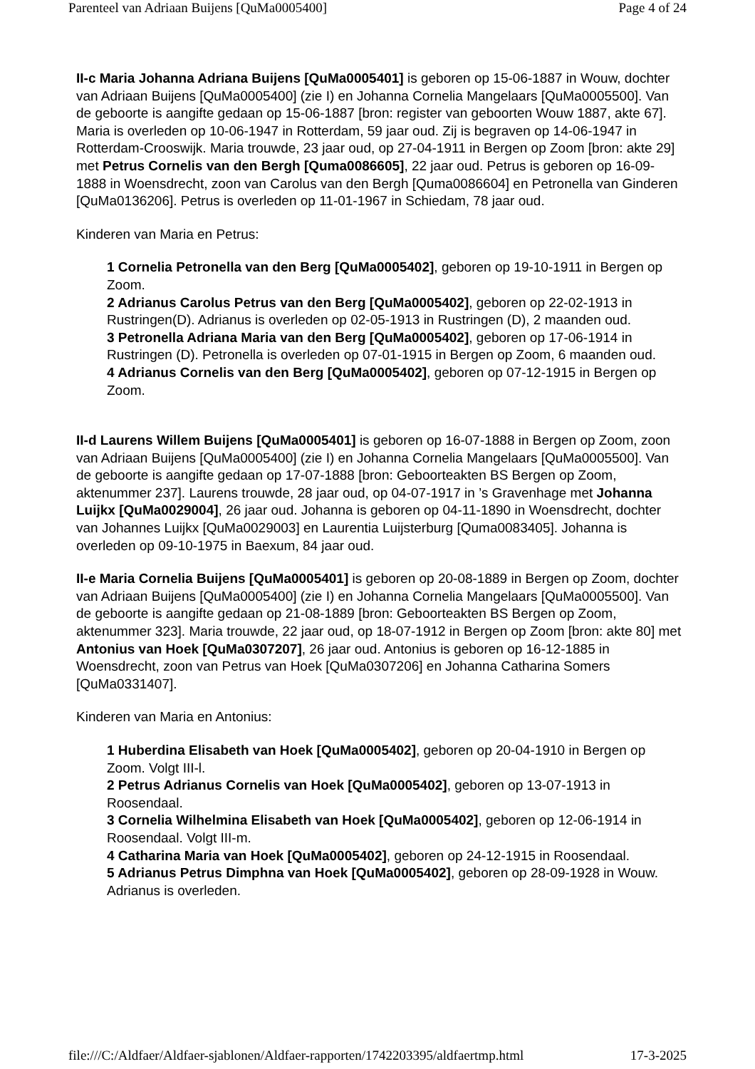Parenteel van Adriaan Buijens [QuMa0005400] Page 4 of 24
II-c Maria Johanna Adriana Buijens [QuMa0005401] is geboren op 15-06-1887 in Wouw, dochter van Adriaan Buijens [QuMa0005400] (zie I) en Johanna Cornelia Mangelaars [QuMa0005500]. Van de geboorte is aangifte gedaan op 15-06-1887 [bron: register van geboorten Wouw 1887, akte 67]. Maria is overleden op 10-06-1947 in Rotterdam, 59 jaar oud. Zij is begraven op 14-06-1947 in Rotterdam-Crooswijk. Maria trouwde, 23 jaar oud, op 27-04-1911 in Bergen op Zoom [bron: akte 29] met Petrus Cornelis van den Bergh [Quma0086605], 22 jaar oud. Petrus is geboren op 16-09-1888 in Woensdrecht, zoon van Carolus van den Bergh [Quma0086604] en Petronella van Ginderen [QuMa0136206]. Petrus is overleden op 11-01-1967 in Schiedam, 78 jaar oud.
Kinderen van Maria en Petrus:
1 Cornelia Petronella van den Berg [QuMa0005402], geboren op 19-10-1911 in Bergen op Zoom.
2 Adrianus Carolus Petrus van den Berg [QuMa0005402], geboren op 22-02-1913 in Rustringen(D). Adrianus is overleden op 02-05-1913 in Rustringen (D), 2 maanden oud.
3 Petronella Adriana Maria van den Berg [QuMa0005402], geboren op 17-06-1914 in Rustringen (D). Petronella is overleden op 07-01-1915 in Bergen op Zoom, 6 maanden oud.
4 Adrianus Cornelis van den Berg [QuMa0005402], geboren op 07-12-1915 in Bergen op Zoom.
II-d Laurens Willem Buijens [QuMa0005401] is geboren op 16-07-1888 in Bergen op Zoom, zoon van Adriaan Buijens [QuMa0005400] (zie I) en Johanna Cornelia Mangelaars [QuMa0005500]. Van de geboorte is aangifte gedaan op 17-07-1888 [bron: Geboorteakten BS Bergen op Zoom, aktenummer 237]. Laurens trouwde, 28 jaar oud, op 04-07-1917 in ’s Gravenhage met Johanna Luijkx [QuMa0029004], 26 jaar oud. Johanna is geboren op 04-11-1890 in Woensdrecht, dochter van Johannes Luijkx [QuMa0029003] en Laurentia Luijsterburg [Quma0083405]. Johanna is overleden op 09-10-1975 in Baexum, 84 jaar oud.
II-e Maria Cornelia Buijens [QuMa0005401] is geboren op 20-08-1889 in Bergen op Zoom, dochter van Adriaan Buijens [QuMa0005400] (zie I) en Johanna Cornelia Mangelaars [QuMa0005500]. Van de geboorte is aangifte gedaan op 21-08-1889 [bron: Geboorteakten BS Bergen op Zoom, aktenummer 323]. Maria trouwde, 22 jaar oud, op 18-07-1912 in Bergen op Zoom [bron: akte 80] met Antonius van Hoek [QuMa0307207], 26 jaar oud. Antonius is geboren op 16-12-1885 in Woensdrecht, zoon van Petrus van Hoek [QuMa0307206] en Johanna Catharina Somers [QuMa0331407].
Kinderen van Maria en Antonius:
1 Huberdina Elisabeth van Hoek [QuMa0005402], geboren op 20-04-1910 in Bergen op Zoom. Volgt III-l.
2 Petrus Adrianus Cornelis van Hoek [QuMa0005402], geboren op 13-07-1913 in Roosendaal.
3 Cornelia Wilhelmina Elisabeth van Hoek [QuMa0005402], geboren op 12-06-1914 in Roosendaal. Volgt III-m.
4 Catharina Maria van Hoek [QuMa0005402], geboren op 24-12-1915 in Roosendaal.
5 Adrianus Petrus Dimphna van Hoek [QuMa0005402], geboren op 28-09-1928 in Wouw. Adrianus is overleden.
file:///C:/Aldfaer/Aldfaer-sjablonen/Aldfaer-rapporten/1742203395/aldfaertmp.html 17-3-2025